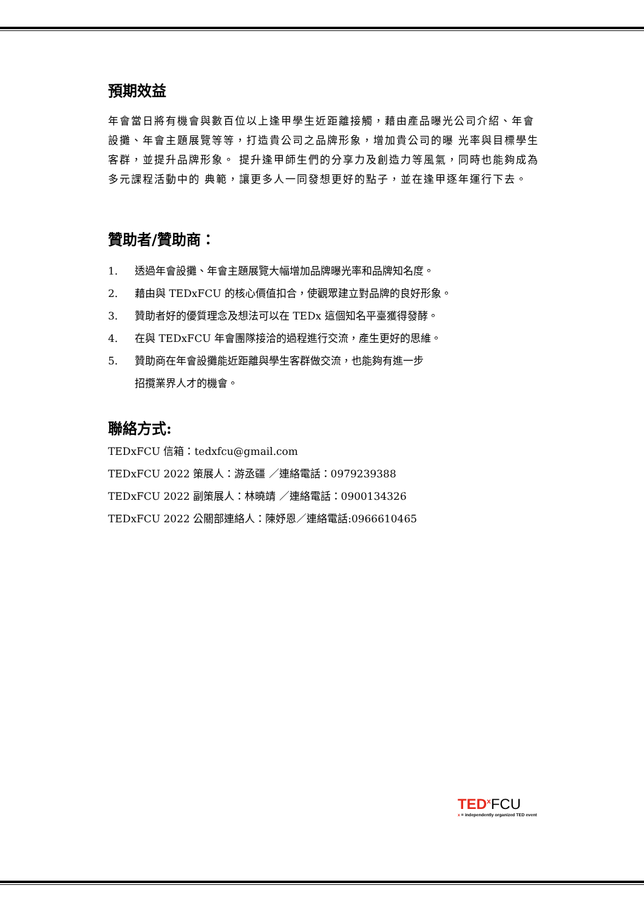預期效益
年會當日將有機會與數百位以上逢甲學生近距離接觸，藉由產品曝光公司介紹、年會設攤、年會主題展覽等等，打造貴公司之品牌形象，增加貴公司的曝 光率與目標學生客群，並提升品牌形象。 提升逢甲師生們的分享力及創造力等風氣，同時也能夠成為多元課程活動中的 典範，讓更多人一同發想更好的點子，並在逢甲逐年運行下去。
贊助者/贊助商：
1. 透過年會設攤、年會主題展覽大幅增加品牌曝光率和品牌知名度。
2. 藉由與 TEDxFCU 的核心價值扣合，使觀眾建立對品牌的良好形象。
3. 贊助者好的優質理念及想法可以在 TEDx 這個知名平臺獲得發酵。
4. 在與 TEDxFCU 年會團隊接洽的過程進行交流，產生更好的思維。
5. 贊助商在年會設攤能近距離與學生客群做交流，也能夠有進一步
招攬業界人才的機會。
聯絡方式:
TEDxFCU 信箱：tedxfcu@gmail.com
TEDxFCU 2022 策展人：游丞疆 ／連絡電話：0979239388
TEDxFCU 2022 副策展人：林曉靖 ／連絡電話：0900134326
TEDxFCU 2022 公關部連絡人：陳妤恩／連絡電話:0966610465
TED<sup>x</sup> FCU
x = independently organized TED event